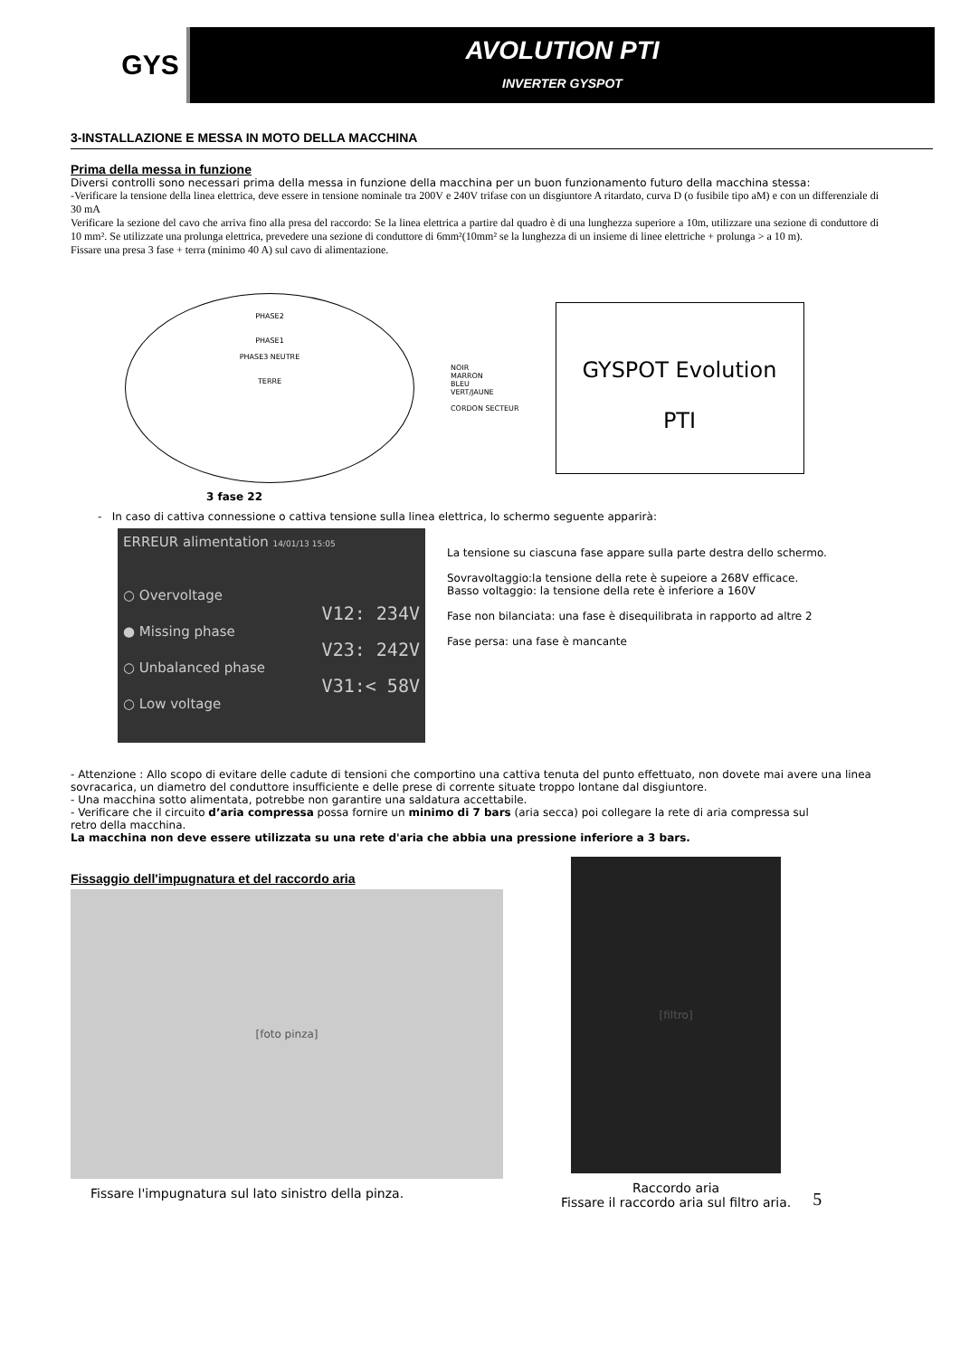GYS
AVOLUTION PTI
INVERTER GYSPOT
3-INSTALLAZIONE E MESSA IN MOTO DELLA MACCHINA
Prima della messa in funzione
Diversi controlli sono necessari prima della messa in funzione della macchina per un buon funzionamento futuro della macchina stessa:
-Verificare la tensione della linea elettrica, deve essere in tensione nominale tra 200V e 240V trifase con un disgiuntore A ritardato, curva D (o fusibile tipo aM) e con un differenziale di 30 mA
Verificare la sezione del cavo che arriva fino alla presa del raccordo: Se la linea elettrica a partire dal quadro è di una lunghezza superiore a 10m, utilizzare una sezione di conduttore di 10 mm². Se utilizzate una prolunga elettrica, prevedere una sezione di conduttore di 6mm²(10mm² se la lunghezza di un insieme di linee elettriche + prolunga > a 10 m).
Fissare una presa 3 fase + terra (minimo 40 A) sul cavo di alimentazione.
PHASE2
PHASE1
PHASE3 NEUTRE
TERRE
NOIR
MARRON
BLEU
VERT/JAUNE
CORDON SECTEUR
GYSPOT Evolution
PTI
3 fase 22
- In caso di cattiva connessione o cattiva tensione sulla linea elettrica, lo schermo seguente apparirà:
ERREUR alimentation 14/01/13 15:05
○ Overvoltage
● Missing phase
○ Unbalanced phase
○ Low voltage
V12: 234V
V23: 242V
V31:< 58V
La tensione su ciascuna fase appare sulla parte destra dello schermo.
Sovravoltaggio:la tensione della rete è supeiore a 268V efficace.
Basso voltaggio: la tensione della rete è inferiore a 160V
Fase non bilanciata: una fase è disequilibrata in rapporto ad altre 2
Fase persa: una fase è mancante
- Attenzione : Allo scopo di evitare delle cadute di tensioni che comportino una cattiva tenuta del punto effettuato, non dovete mai avere una linea
sovracarica, un diametro del conduttore insufficiente e delle prese di corrente situate troppo lontane dal disgiuntore.
- Una macchina sotto alimentata, potrebbe non garantire una saldatura accettabile.
- Verificare che il circuito d’aria compressa possa fornire un minimo di 7 bars (aria secca) poi collegare la rete di aria compressa sul
retro della macchina.
La macchina non deve essere utilizzata su una rete d'aria che abbia una pressione inferiore a 3 bars.
Fissaggio dell'impugnatura et del raccordo aria
[foto pinza]
Fissare l'impugnatura sul lato sinistro della pinza.
[filtro]
Raccordo aria
Fissare il raccordo aria sul filtro aria.
5